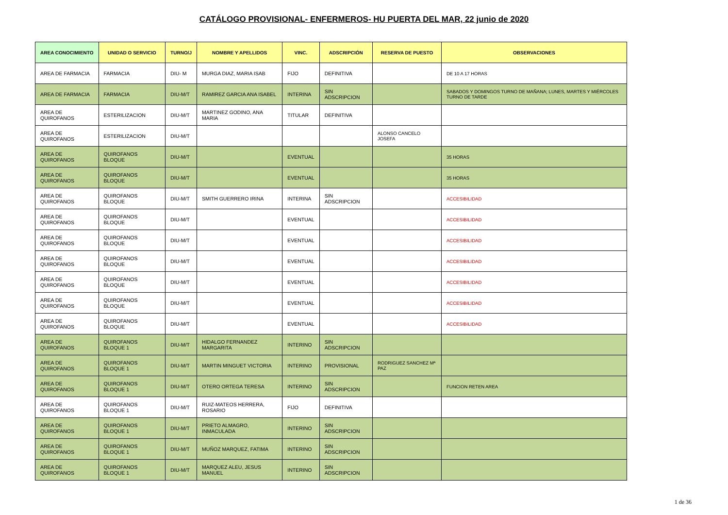CATÁLOGO PROVISIONAL- ENFERMEROS- HU PUERTA DEL MAR, 22 junio de 2020
| AREA CONOCIMIENTO | UNIDAD O SERVICIO | TURNO/J | NOMBRE Y APELLIDOS | VINC. | ADSCRIPCIÓN | RESERVA DE PUESTO | OBSERVACIONES |
| --- | --- | --- | --- | --- | --- | --- | --- |
| AREA DE FARMACIA | FARMACIA | DIU- M | MURGA DIAZ, MARIA ISAB | FIJO | DEFINITIVA | | DE 10 A 17 HORAS |
| AREA DE FARMACIA | FARMACIA | DIU-M/T | RAMIREZ GARCIA ANA ISABEL | INTERINA | SIN ADSCRIPCION | | SABADOS Y DOMINGOS TURNO DE MAÑANA; LUNES, MARTES Y MIÉRCOLES TURNO DE TARDE |
| AREA DE QUIROFANOS | ESTERILIZACION | DIU-M/T | MARTINEZ GODINO, ANA MARIA | TITULAR | DEFINITIVA | | |
| AREA DE QUIROFANOS | ESTERILIZACION | DIU-M/T | | | | ALONSO CANCELO JOSEFA | |
| AREA DE QUIROFANOS | QUIROFANOS BLOQUE | DIU-M/T | | EVENTUAL | | | 35 HORAS |
| AREA DE QUIROFANOS | QUIROFANOS BLOQUE | DIU-M/T | | EVENTUAL | | | 35 HORAS |
| AREA DE QUIROFANOS | QUIROFANOS BLOQUE | DIU-M/T | SMITH GUERRERO IRINA | INTERINA | SIN ADSCRIPCION | | ACCESIBILIDAD |
| AREA DE QUIROFANOS | QUIROFANOS BLOQUE | DIU-M/T | | EVENTUAL | | | ACCESIBILIDAD |
| AREA DE QUIROFANOS | QUIROFANOS BLOQUE | DIU-M/T | | EVENTUAL | | | ACCESIBILIDAD |
| AREA DE QUIROFANOS | QUIROFANOS BLOQUE | DIU-M/T | | EVENTUAL | | | ACCESIBILIDAD |
| AREA DE QUIROFANOS | QUIROFANOS BLOQUE | DIU-M/T | | EVENTUAL | | | ACCESIBILIDAD |
| AREA DE QUIROFANOS | QUIROFANOS BLOQUE | DIU-M/T | | EVENTUAL | | | ACCESIBILIDAD |
| AREA DE QUIROFANOS | QUIROFANOS BLOQUE | DIU-M/T | | EVENTUAL | | | ACCESIBILIDAD |
| AREA DE QUIROFANOS | QUIROFANOS BLOQUE 1 | DIU-M/T | HIDALGO FERNANDEZ MARGARITA | INTERINO | SIN ADSCRIPCION | | |
| AREA DE QUIROFANOS | QUIROFANOS BLOQUE 1 | DIU-M/T | MARTIN MINGUET VICTORIA | INTERINO | PROVISIONAL | RODRIGUEZ SANCHEZ Mª PAZ | |
| AREA DE QUIROFANOS | QUIROFANOS BLOQUE 1 | DIU-M/T | OTERO ORTEGA TERESA | INTERINO | SIN ADSCRIPCION | | FUNCION RETEN AREA |
| AREA DE QUIROFANOS | QUIROFANOS BLOQUE 1 | DIU-M/T | RUIZ-MATEOS HERRERA, ROSARIO | FIJO | DEFINITIVA | | |
| AREA DE QUIROFANOS | QUIROFANOS BLOQUE 1 | DIU-M/T | PRIETO ALMAGRO, INMACULADA | INTERINO | SIN ADSCRIPCION | | |
| AREA DE QUIROFANOS | QUIROFANOS BLOQUE 1 | DIU-M/T | MUÑOZ MARQUEZ, FATIMA | INTERINO | SIN ADSCRIPCION | | |
| AREA DE QUIROFANOS | QUIROFANOS BLOQUE 1 | DIU-M/T | MARQUEZ ALEU, JESUS MANUEL | INTERINO | SIN ADSCRIPCION | | |
1 de 36